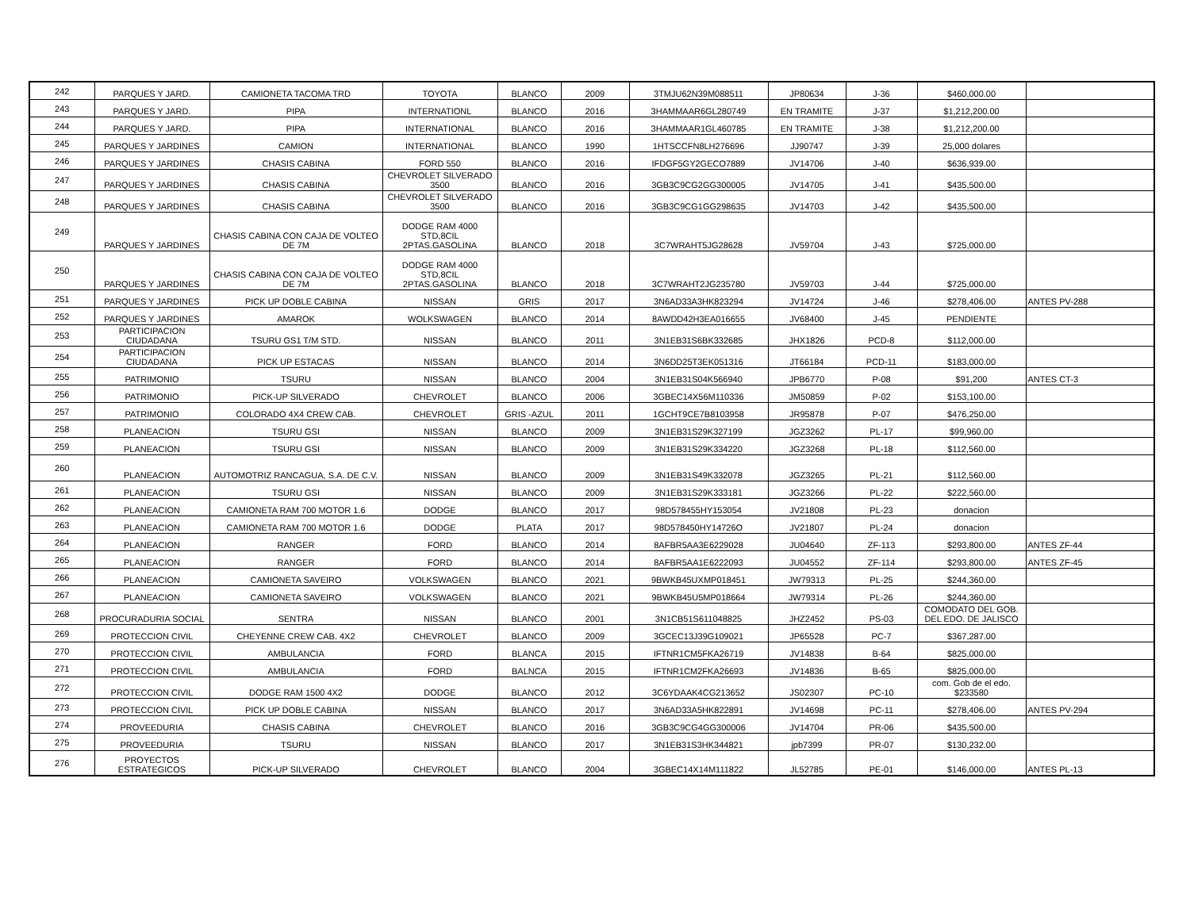| 242 | PARQUES Y JARD. | CAMIONETA TACOMA TRD | TOYOTA | BLANCO | 2009 | 3TMJU62N39M088511 | JP80634 | J-36 | $460,000.00 | |
| 243 | PARQUES Y JARD. | PIPA | INTERNATIONL | BLANCO | 2016 | 3HAMMAAR6GL280749 | EN TRAMITE | J-37 | $1,212,200.00 | |
| 244 | PARQUES Y JARD. | PIPA | INTERNATIONAL | BLANCO | 2016 | 3HAMMAAR1GL460785 | EN TRAMITE | J-38 | $1,212,200.00 | |
| 245 | PARQUES Y JARDINES | CAMION | INTERNATIONAL | BLANCO | 1990 | 1HTSCCFN8LH276696 | JJ90747 | J-39 | 25,000 dolares | |
| 246 | PARQUES Y JARDINES | CHASIS CABINA | FORD 550 | BLANCO | 2016 | IFDGF5GY2GECO7889 | JV14706 | J-40 | $636,939.00 | |
| 247 | PARQUES Y JARDINES | CHASIS CABINA | CHEVROLET SILVERADO 3500 | BLANCO | 2016 | 3GB3C9CG2GG300005 | JV14705 | J-41 | $435,500.00 | |
| 248 | PARQUES Y JARDINES | CHASIS CABINA | CHEVROLET SILVERADO 3500 | BLANCO | 2016 | 3GB3C9CG1GG298635 | JV14703 | J-42 | $435,500.00 | |
| 249 | PARQUES Y JARDINES | CHASIS CABINA CON CAJA DE VOLTEO DE 7M | DODGE RAM 4000 STD,8CIL 2PTAS.GASOLINA | BLANCO | 2018 | 3C7WRAHT5JG28628 | JV59704 | J-43 | $725,000.00 | |
| 250 | PARQUES Y JARDINES | CHASIS CABINA CON CAJA DE VOLTEO DE 7M | DODGE RAM 4000 STD,8CIL 2PTAS.GASOLINA | BLANCO | 2018 | 3C7WRAHT2JG235780 | JV59703 | J-44 | $725,000.00 | |
| 251 | PARQUES Y JARDINES | PICK UP DOBLE CABINA | NISSAN | GRIS | 2017 | 3N6AD33A3HK823294 | JV14724 | J-46 | $278,406.00 | ANTES PV-288 |
| 252 | PARQUES Y JARDINES | AMAROK | WOLKSWAGEN | BLANCO | 2014 | 8AWDD42H3EA016655 | JV68400 | J-45 | PENDIENTE | |
| 253 | PARTICIPACION CIUDADANA | TSURU GS1 T/M STD. | NISSAN | BLANCO | 2011 | 3N1EB31S6BK332685 | JHX1826 | PCD-8 | $112,000.00 | |
| 254 | PARTICIPACION CIUDADANA | PICK UP ESTACAS | NISSAN | BLANCO | 2014 | 3N6DD25T3EK051316 | JT66184 | PCD-11 | $183,000.00 | |
| 255 | PATRIMONIO | TSURU | NISSAN | BLANCO | 2004 | 3N1EB31S04K566940 | JPB6770 | P-08 | $91,200 | ANTES CT-3 |
| 256 | PATRIMONIO | PICK-UP SILVERADO | CHEVROLET | BLANCO | 2006 | 3GBEC14X56M110336 | JM50859 | P-02 | $153,100.00 | |
| 257 | PATRIMONIO | COLORADO 4X4 CREW CAB. | CHEVROLET | GRIS -AZUL | 2011 | 1GCHT9CE7B8103958 | JR95878 | P-07 | $476,250.00 | |
| 258 | PLANEACION | TSURU GSI | NISSAN | BLANCO | 2009 | 3N1EB31S29K327199 | JGZ3262 | PL-17 | $99,960.00 | |
| 259 | PLANEACION | TSURU GSI | NISSAN | BLANCO | 2009 | 3N1EB31S29K334220 | JGZ3268 | PL-18 | $112,560.00 | |
| 260 | PLANEACION | AUTOMOTRIZ RANCAGUA, S.A. DE C.V. | NISSAN | BLANCO | 2009 | 3N1EB31S49K332078 | JGZ3265 | PL-21 | $112,560.00 | |
| 261 | PLANEACION | TSURU GSI | NISSAN | BLANCO | 2009 | 3N1EB31S29K333181 | JGZ3266 | PL-22 | $222,560.00 | |
| 262 | PLANEACION | CAMIONETA RAM 700 MOTOR 1.6 | DODGE | BLANCO | 2017 | 98D578455HY153054 | JV21808 | PL-23 | donacion | |
| 263 | PLANEACION | CAMIONETA RAM 700 MOTOR 1.6 | DODGE | PLATA | 2017 | 98D578450HY14726O | JV21807 | PL-24 | donacion | |
| 264 | PLANEACION | RANGER | FORD | BLANCO | 2014 | 8AFBR5AA3E6229028 | JU04640 | ZF-113 | $293,800.00 | ANTES ZF-44 |
| 265 | PLANEACION | RANGER | FORD | BLANCO | 2014 | 8AFBR5AA1E6222093 | JU04552 | ZF-114 | $293,800.00 | ANTES ZF-45 |
| 266 | PLANEACION | CAMIONETA SAVEIRO | VOLKSWAGEN | BLANCO | 2021 | 9BWKB45UXMP018451 | JW79313 | PL-25 | $244,360.00 | |
| 267 | PLANEACION | CAMIONETA SAVEIRO | VOLKSWAGEN | BLANCO | 2021 | 9BWKB45U5MP018664 | JW79314 | PL-26 | $244,360.00 | |
| 268 | PROCURADURIA SOCIAL | SENTRA | NISSAN | BLANCO | 2001 | 3N1CB51S611048825 | JHZ2452 | PS-03 | COMODATO DEL GOB. DEL EDO. DE JALISCO | |
| 269 | PROTECCION CIVIL | CHEYENNE CREW CAB. 4X2 | CHEVROLET | BLANCO | 2009 | 3GCEC13J39G109021 | JP65528 | PC-7 | $367,287.00 | |
| 270 | PROTECCION CIVIL | AMBULANCIA | FORD | BLANCA | 2015 | IFTNR1CM5FKA26719 | JV14838 | B-64 | $825,000.00 | |
| 271 | PROTECCION CIVIL | AMBULANCIA | FORD | BALNCA | 2015 | IFTNR1CM2FKA26693 | JV14836 | B-65 | $825,000.00 | |
| 272 | PROTECCION CIVIL | DODGE RAM 1500 4X2 | DODGE | BLANCO | 2012 | 3C6YDAAK4CG213652 | JS02307 | PC-10 | com. Gob de el edo. $233580 | |
| 273 | PROTECCION CIVIL | PICK UP DOBLE CABINA | NISSAN | BLANCO | 2017 | 3N6AD33A5HK822891 | JV14698 | PC-11 | $278,406.00 | ANTES PV-294 |
| 274 | PROVEEDURIA | CHASIS CABINA | CHEVROLET | BLANCO | 2016 | 3GB3C9CG4GG300006 | JV14704 | PR-06 | $435,500.00 | |
| 275 | PROVEEDURIA | TSURU | NISSAN | BLANCO | 2017 | 3N1EB31S3HK344821 | jpb7399 | PR-07 | $130,232.00 | |
| 276 | PROYECTOS ESTRATEGICOS | PICK-UP SILVERADO | CHEVROLET | BLANCO | 2004 | 3GBEC14X14M111822 | JL52785 | PE-01 | $146,000.00 | ANTES PL-13 |